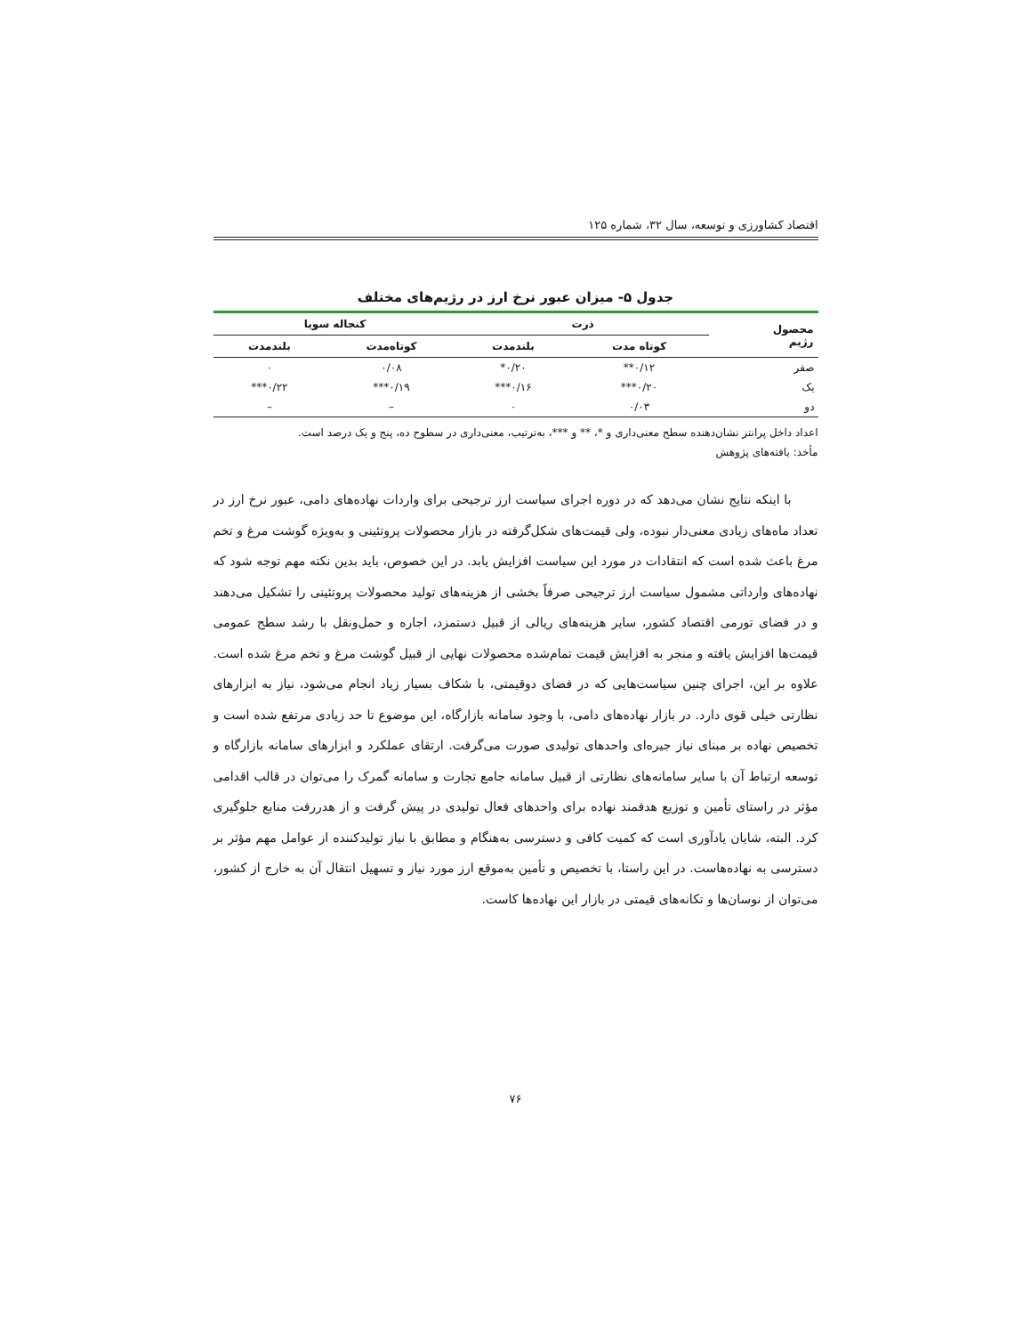اقتصاد کشاورزی و توسعه، سال ۳۲، شماره ۱۲۵
جدول ۵- میزان عبور نرخ ارز در رژیم‌های مختلف
| محصول رژیم | ذرت | | کنجاله سویا | |
| --- | --- | --- | --- | --- |
| | کوتاه مدت | بلندمدت | کوتاه‌مدت | بلندمدت |
| صفر | ۰/۱۲** | ۰/۲۰* | ۰/۰۸ | ۰ |
| یک | ۰/۲۰*** | ۰/۱۶*** | ۰/۱۹*** | ۰/۲۲*** |
| دو | ۰/۰۳ | ۰ | – | – |
اعداد داخل پرانتز نشان‌دهنده سطح معنی‌داری و *، ** و ***، به‌ترتیب، معنی‌داری در سطوح ده، پنج و یک درصد است.
مأخذ: یافته‌های پژوهش
با اینکه نتایج نشان می‌دهد که در دوره اجرای سیاست ارز ترجیحی برای واردات نهاده‌های دامی، عبور نرخ ارز در تعداد ماه‌های زیادی معنی‌دار نبوده، ولی قیمت‌های شکل‌گرفته در بازار محصولات پروتئینی و به‌ویژه گوشت مرغ و تخم مرغ باعث شده است که انتقادات در مورد این سیاست افزایش یابد. در این خصوص، باید بدین نکته مهم توجه شود که نهاده‌های وارداتی مشمول سیاست ارز ترجیحی صرفاً بخشی از هزینه‌های تولید محصولات پروتئینی را تشکیل می‌دهند و در فضای تورمی اقتصاد کشور، سایر هزینه‌های ریالی از قبیل دستمزد، اجاره و حمل‌ونقل با رشد سطح عمومی قیمت‌ها افزایش یافته و منجر به افزایش قیمت تمام‌شده محصولات نهایی از قبیل گوشت مرغ و تخم مرغ شده است. علاوه بر این، اجرای چنین سیاست‌هایی که در فضای دوقیمتی، با شکاف بسیار زیاد انجام می‌شود، نیاز به ابزارهای نظارتی خیلی قوی دارد. در بازار نهاده‌های دامی، با وجود سامانه بازارگاه، این موضوع تا حد زیادی مرتفع شده است و تخصیص نهاده بر مبنای نیاز جیره‌ای واحدهای تولیدی صورت می‌گرفت. ارتقای عملکرد و ابزارهای سامانه بازارگاه و توسعه ارتباط آن با سایر سامانه‌های نظارتی از قبیل سامانه جامع تجارت و سامانه گمرک را می‌توان در قالب اقدامی مؤثر در راستای تأمین و توزیع هدفمند نهاده برای واحدهای فعال تولیدی در پیش گرفت و از هدررفت منابع جلوگیری کرد. البته، شایان یادآوری است که کمیت کافی و دسترسی به‌هنگام و مطابق با نیاز تولیدکننده از عوامل مهم مؤثر بر دسترسی به نهاده‌هاست. در این راستا، با تخصیص و تأمین به‌موقع ارز مورد نیاز و تسهیل انتقال آن به خارج از کشور، می‌توان از نوسان‌ها و تکانه‌های قیمتی در بازار این نهاده‌ها کاست.
۷۶